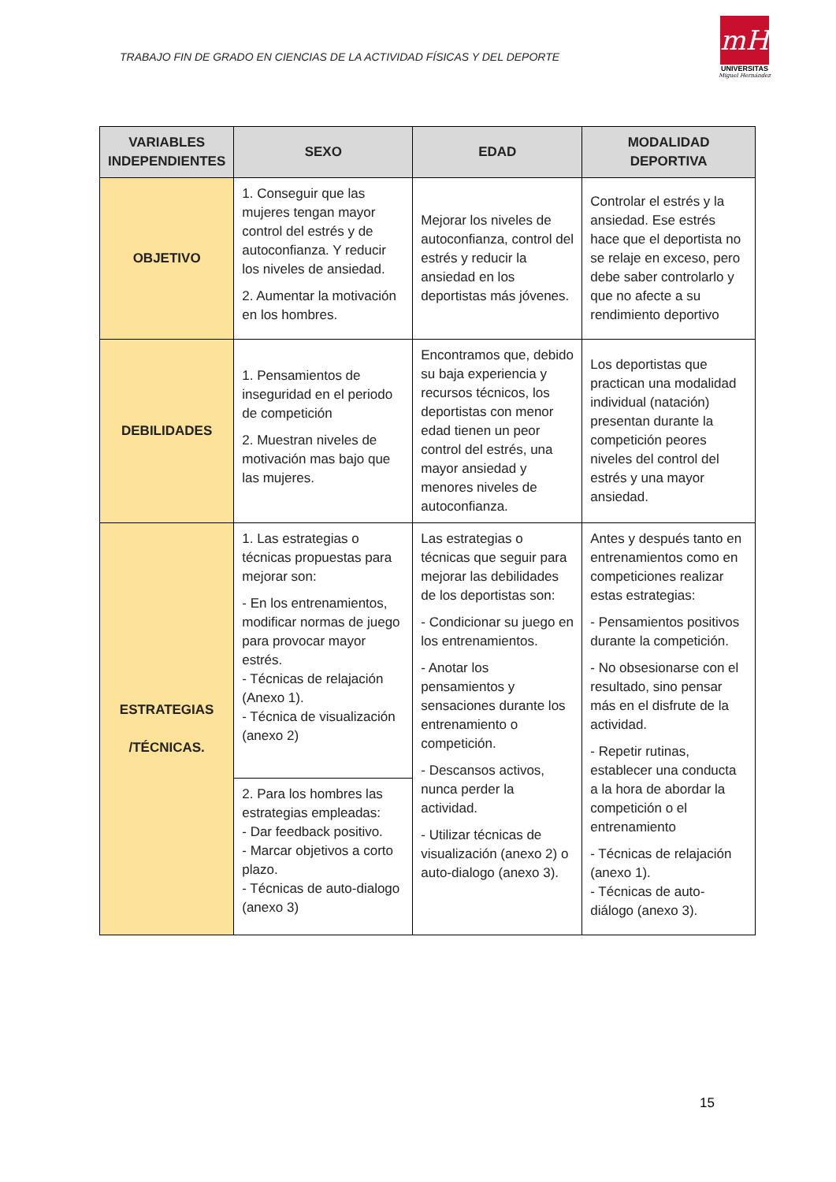TRABAJO FIN DE GRADO EN CIENCIAS DE LA ACTIVIDAD FÍSICAS Y DEL DEPORTE
mH
UNIVERSITAS
Miguel Hernández
| VARIABLES INDEPENDIENTES | SEXO | EDAD | MODALIDAD DEPORTIVA |
| --- | --- | --- | --- |
| OBJETIVO | 1. Conseguir que las mujeres tengan mayor control del estrés y de autoconfianza. Y reducir los niveles de ansiedad. 2. Aumentar la motivación en los hombres. | Mejorar los niveles de autoconfianza, control del estrés y reducir la ansiedad en los deportistas más jóvenes. | Controlar el estrés y la ansiedad. Ese estrés hace que el deportista no se relaje en exceso, pero debe saber controlarlo y que no afecte a su rendimiento deportivo |
| DEBILIDADES | 1. Pensamientos de inseguridad en el periodo de competición 2. Muestran niveles de motivación mas bajo que las mujeres. | Encontramos que, debido su baja experiencia y recursos técnicos, los deportistas con menor edad tienen un peor control del estrés, una mayor ansiedad y menores niveles de autoconfianza. | Los deportistas que practican una modalidad individual (natación) presentan durante la competición peores niveles del control del estrés y una mayor ansiedad. |
| ESTRATEGIAS /TÉCNICAS. | 1. Las estrategias o técnicas propuestas para mejorar son: - En los entrenamientos, modificar normas de juego para provocar mayor estrés. - Técnicas de relajación (Anexo 1). - Técnica de visualización (anexo 2) | Las estrategias o técnicas que seguir para mejorar las debilidades de los deportistas son: - Condicionar su juego en los entrenamientos. - Anotar los pensamientos y sensaciones durante los entrenamiento o competición. - Descansos activos, nunca perder la actividad. - Utilizar técnicas de visualización (anexo 2) o auto-dialogo (anexo 3). | Antes y después tanto en entrenamientos como en competiciones realizar estas estrategias: - Pensamientos positivos durante la competición. - No obsesionarse con el resultado, sino pensar más en el disfrute de la actividad. - Repetir rutinas, establecer una conducta a la hora de abordar la competición o el entrenamiento - Técnicas de relajación (anexo 1). - Técnicas de auto-diálogo (anexo 3). |
| | 2. Para los hombres las estrategias empleadas: - Dar feedback positivo. - Marcar objetivos a corto plazo. - Técnicas de auto-dialogo (anexo 3) | | |
15